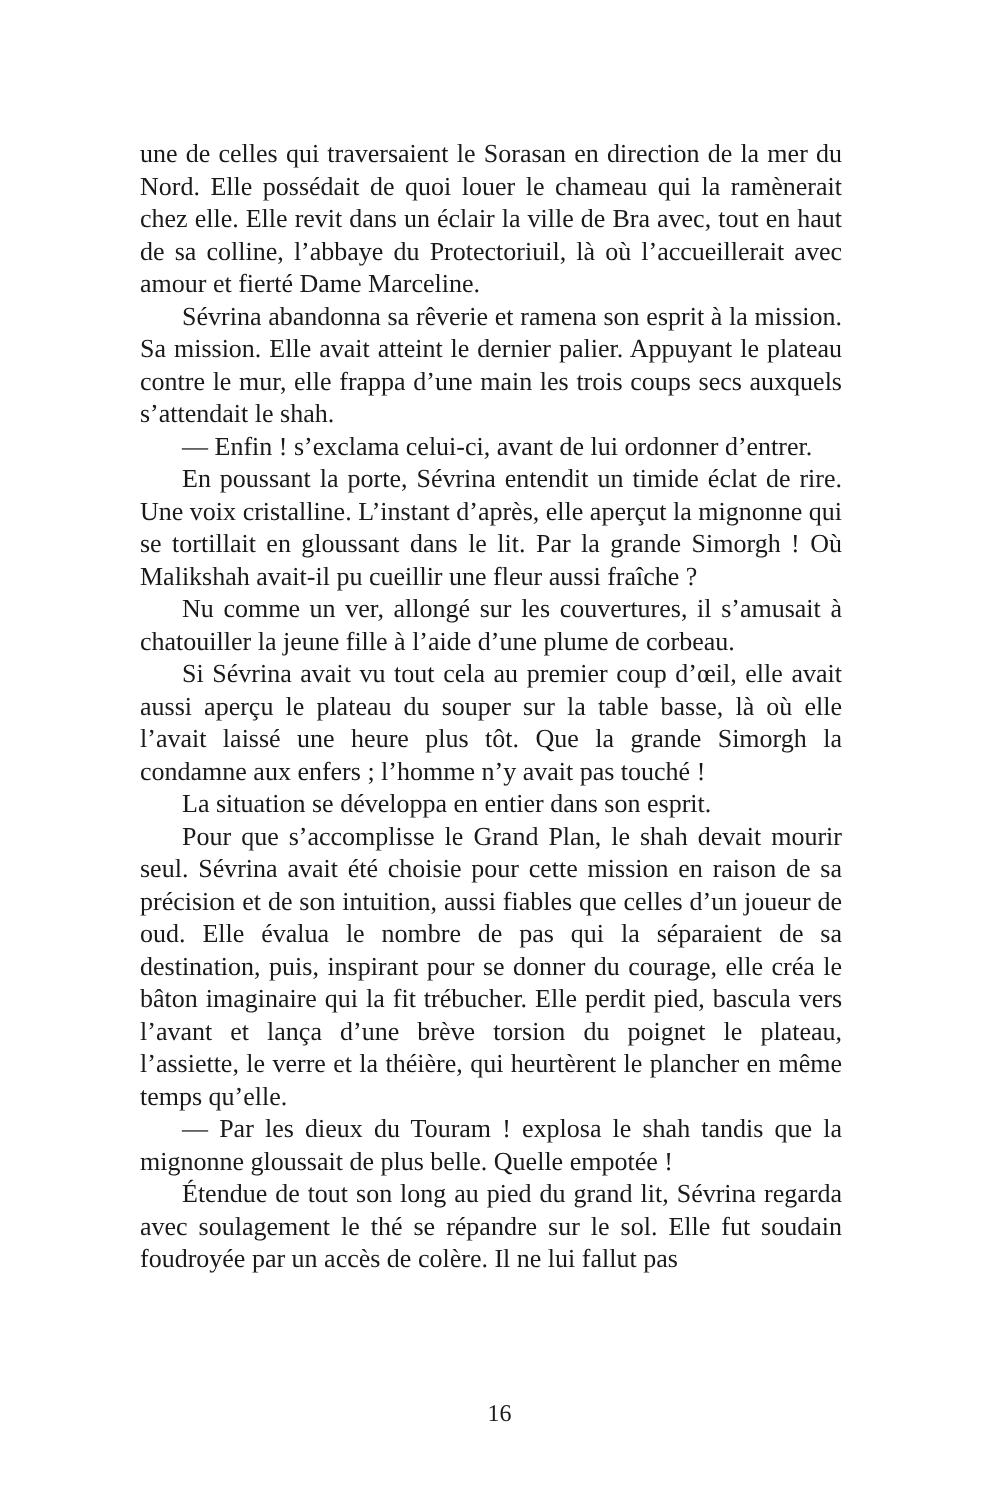une de celles qui traversaient le Sorasan en direction de la mer du Nord. Elle possédait de quoi louer le chameau qui la ramènerait chez elle. Elle revit dans un éclair la ville de Bra avec, tout en haut de sa colline, l’abbaye du Protectoriuil, là où l’accueillerait avec amour et fierté Dame Marceline.
Sévrina abandonna sa rêverie et ramena son esprit à la mission. Sa mission. Elle avait atteint le dernier palier. Appuyant le plateau contre le mur, elle frappa d’une main les trois coups secs auxquels s’attendait le shah.
— Enfin ! s’exclama celui-ci, avant de lui ordonner d’entrer.
En poussant la porte, Sévrina entendit un timide éclat de rire. Une voix cristalline. L’instant d’après, elle aperçut la mignonne qui se tortillait en gloussant dans le lit. Par la grande Simorgh ! Où Malikshah avait-il pu cueillir une fleur aussi fraîche ?
Nu comme un ver, allongé sur les couvertures, il s’amusait à chatouiller la jeune fille à l’aide d’une plume de corbeau.
Si Sévrina avait vu tout cela au premier coup d’œil, elle avait aussi aperçu le plateau du souper sur la table basse, là où elle l’avait laissé une heure plus tôt. Que la grande Simorgh la condamne aux enfers ; l’homme n’y avait pas touché !
La situation se développa en entier dans son esprit.
Pour que s’accomplisse le Grand Plan, le shah devait mourir seul. Sévrina avait été choisie pour cette mission en raison de sa précision et de son intuition, aussi fiables que celles d’un joueur de oud. Elle évalua le nombre de pas qui la séparaient de sa destination, puis, inspirant pour se donner du courage, elle créa le bâton imaginaire qui la fit trébucher. Elle perdit pied, bascula vers l’avant et lança d’une brève torsion du poignet le plateau, l’assiette, le verre et la théière, qui heurtèrent le plancher en même temps qu’elle.
— Par les dieux du Touram ! explosa le shah tandis que la mignonne gloussait de plus belle. Quelle empotée !
Étendue de tout son long au pied du grand lit, Sévrina regarda avec soulagement le thé se répandre sur le sol. Elle fut soudain foudroyée par un accès de colère. Il ne lui fallut pas
16